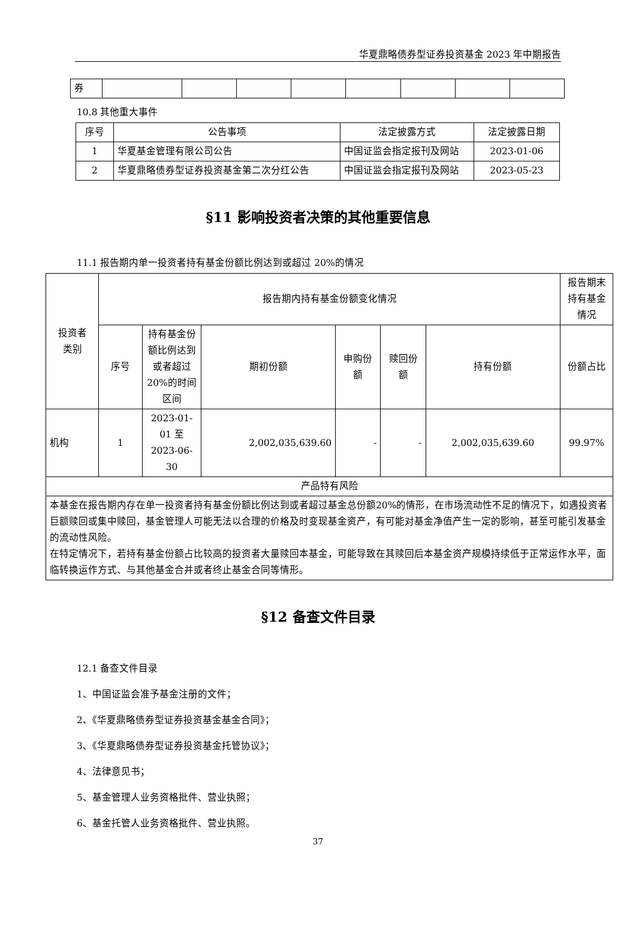华夏鼎略债券型证券投资基金 2023 年中期报告
| 券 | | | | | | | | |
10.8 其他重大事件
| 序号 | 公告事项 | 法定披露方式 | 法定披露日期 |
| --- | --- | --- | --- |
| 1 | 华夏基金管理有限公司公告 | 中国证监会指定报刊及网站 | 2023-01-06 |
| 2 | 华夏鼎略债券型证券投资基金第二次分红公告 | 中国证监会指定报刊及网站 | 2023-05-23 |
§11 影响投资者决策的其他重要信息
11.1 报告期内单一投资者持有基金份额比例达到或超过 20%的情况
| 投资者 类别 | 报告期内持有基金份额变化情况 | | | | | | 报告期末持有基金情况 |
| | 序号 | 持有基金份额比例达到或者超过 20%的时间区间 | 期初份额 | 申购份额 | 赎回份额 | 持有份额 | 份额占比 |
| 机构 | 1 | 2023-01-01 至 2023-06-30 | 2,002,035,639.60 | - | - | 2,002,035,639.60 | 99.97% |
| 产品特有风险 | | | | | | | |
| 本基金在报告期内存在单一投资者持有基金份额比例达到或者超过基金总份额20%的情形，在市场流动性不足的情况下，如遇投资者巨额赎回或集中赎回，基金管理人可能无法以合理的价格及时变现基金资产，有可能对基金净值产生一定的影响，甚至可能引发基金的流动性风险。 在特定情况下，若持有基金份额占比较高的投资者大量赎回本基金，可能导致在其赎回后本基金资产规模持续低于正常运作水平，面临转换运作方式、与其他基金合并或者终止基金合同等情形。 | | | | | | | |
§12 备查文件目录
12.1 备查文件目录
1、中国证监会准予基金注册的文件；
2、《华夏鼎略债券型证券投资基金基金合同》；
3、《华夏鼎略债券型证券投资基金托管协议》；
4、法律意见书；
5、基金管理人业务资格批件、营业执照；
6、基金托管人业务资格批件、营业执照。
37